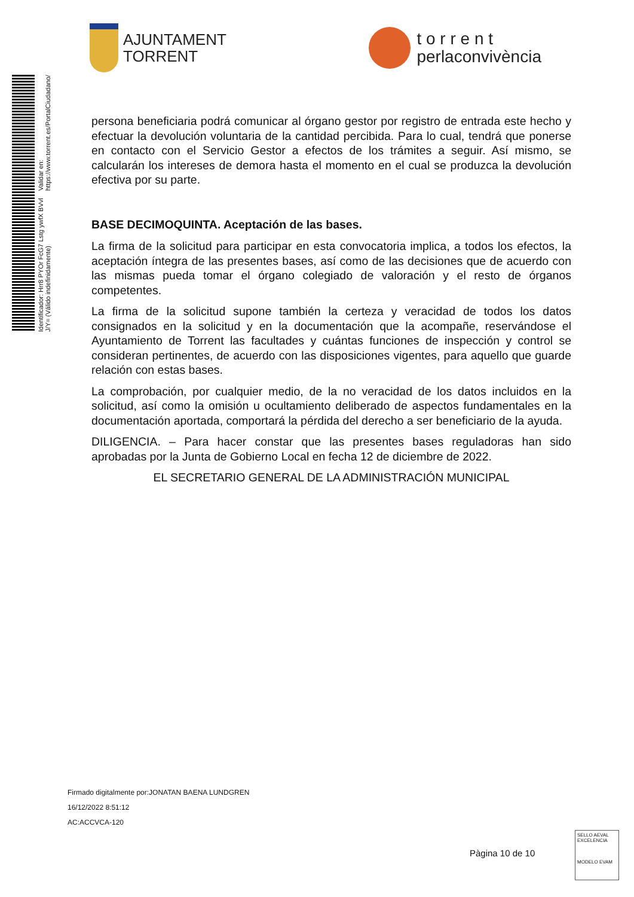AJUNTAMENT
TORRENT
t o r r e n t
perlaconvivència
Identificador: Hrr8 PYOr FcG7 Lstg ywfX BVvl J/Y= (Válido indefinidamente) Validar en: https://www.torrent.es/PortalCiudadano/
persona beneficiaria podrá comunicar al órgano gestor por registro de entrada este hecho y efectuar la devolución voluntaria de la cantidad percibida. Para lo cual, tendrá que ponerse en contacto con el Servicio Gestor a efectos de los trámites a seguir. Así mismo, se calcularán los intereses de demora hasta el momento en el cual se produzca la devolución efectiva por su parte.
BASE DECIMOQUINTA. Aceptación de las bases.
La firma de la solicitud para participar en esta convocatoria implica, a todos los efectos, la aceptación íntegra de las presentes bases, así como de las decisiones que de acuerdo con las mismas pueda tomar el órgano colegiado de valoración y el resto de órganos competentes.
La firma de la solicitud supone también la certeza y veracidad de todos los datos consignados en la solicitud y en la documentación que la acompañe, reservándose el Ayuntamiento de Torrent las facultades y cuántas funciones de inspección y control se consideran pertinentes, de acuerdo con las disposiciones vigentes, para aquello que guarde relación con estas bases.
La comprobación, por cualquier medio, de la no veracidad de los datos incluidos en la solicitud, así como la omisión u ocultamiento deliberado de aspectos fundamentales en la documentación aportada, comportará la pérdida del derecho a ser beneficiario de la ayuda.
DILIGENCIA. – Para hacer constar que las presentes bases reguladoras han sido aprobadas por la Junta de Gobierno Local en fecha 12 de diciembre de 2022.
EL SECRETARIO GENERAL DE LA ADMINISTRACIÓN MUNICIPAL
Firmado digitalmente por:JONATAN BAENA LUNDGREN
16/12/2022 8:51:12
AC:ACCVCA-120
Pàgina 10 de 10
SELLO AEVAL EXCELENCIA
MODELO EVAM